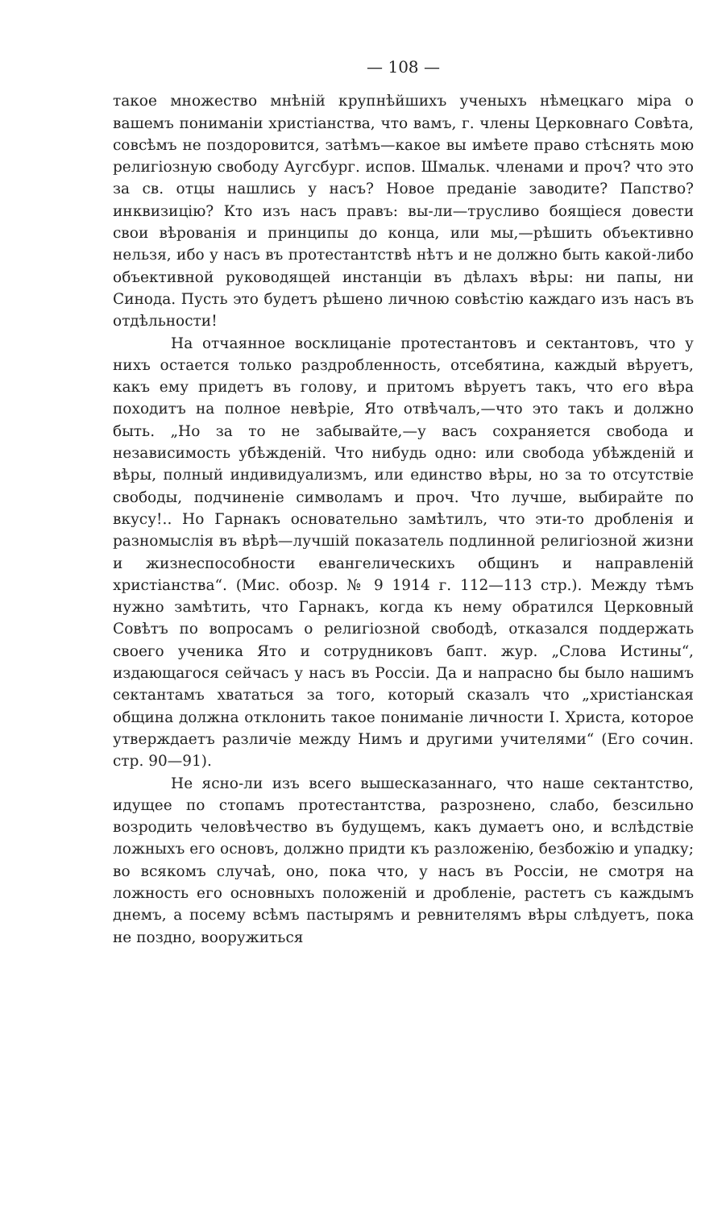— 108 —
такое множество мнѣній крупнѣйшихъ ученыхъ нѣмецкаго міра о вашемъ пониманіи христіанства, что вамъ, г. члены Церковнаго Совѣта, совсѣмъ не поздоровится, затѣмъ—какое вы имѣете право стѣснять мою религіозную свободу Аугсбург. испов. Шмальк. членами и проч? что это за св. отцы нашлись у насъ? Новое преданіе заводите? Папство? инквизицію? Кто изъ насъ правъ: вы-ли—трусливо боящіеся довести свои вѣрованія и принципы до конца, или мы,—рѣшить объективно нельзя, ибо у насъ въ протестантствѣ нѣтъ и не должно быть какой-либо объективной руководящей инстанціи въ дѣлахъ вѣры: ни папы, ни Синода. Пусть это будетъ рѣшено личною совѣстію каждаго изъ насъ въ отдѣльности!
На отчаянное восклицаніе протестантовъ и сектантовъ, что у нихъ остается только раздробленность, отсебятина, каждый вѣруетъ, какъ ему придетъ въ голову, и притомъ вѣруетъ такъ, что его вѣра походитъ на полное невѣріе, Ято отвѣчалъ,—что это такъ и должно быть. „Но за то не забывайте,—у васъ сохраняется свобода и независимость убѣжденій. Что нибудь одно: или свобода убѣжденій и вѣры, полный индивидуализмъ, или единство вѣры, но за то отсутствіе свободы, подчиненіе символамъ и проч. Что лучше, выбирайте по вкусу!.. Но Гарнакъ основательно замѣтилъ, что эти-то дробленія и разномыслія въ вѣрѣ—лучшій показатель подлинной религіозной жизни и жизнеспособности евангелическихъ общинъ и направленій христіанства“. (Мис. обозр. № 9 1914 г. 112—113 стр.). Между тѣмъ нужно замѣтить, что Гарнакъ, когда къ нему обратился Церковный Совѣтъ по вопросамъ о религіозной свободѣ, отказался поддержать своего ученика Ято и сотрудниковъ бапт. жур. „Слова Истины“, издающагося сейчасъ у насъ въ Россіи. Да и напрасно бы было нашимъ сектантамъ хвататься за того, который сказалъ что „христіанская община должна отклонить такое пониманіе личности І. Христа, которое утверждаетъ различіе между Нимъ и другими учителями“ (Его сочин. стр. 90—91).
Не ясно-ли изъ всего вышесказаннаго, что наше сектантство, идущее по стопамъ протестантства, разрознено, слабо, безсильно возродить человѣчество въ будущемъ, какъ думаетъ оно, и вслѣдствіе ложныхъ его основъ, должно придти къ разложенію, безбожію и упадку; во всякомъ случаѣ, оно, пока что, у насъ въ Россіи, не смотря на ложность его основныхъ положеній и дробленіе, растетъ съ каждымъ днемъ, а посему всѣмъ пастырямъ и ревнителямъ вѣры слѣдуетъ, пока не поздно, вооружиться